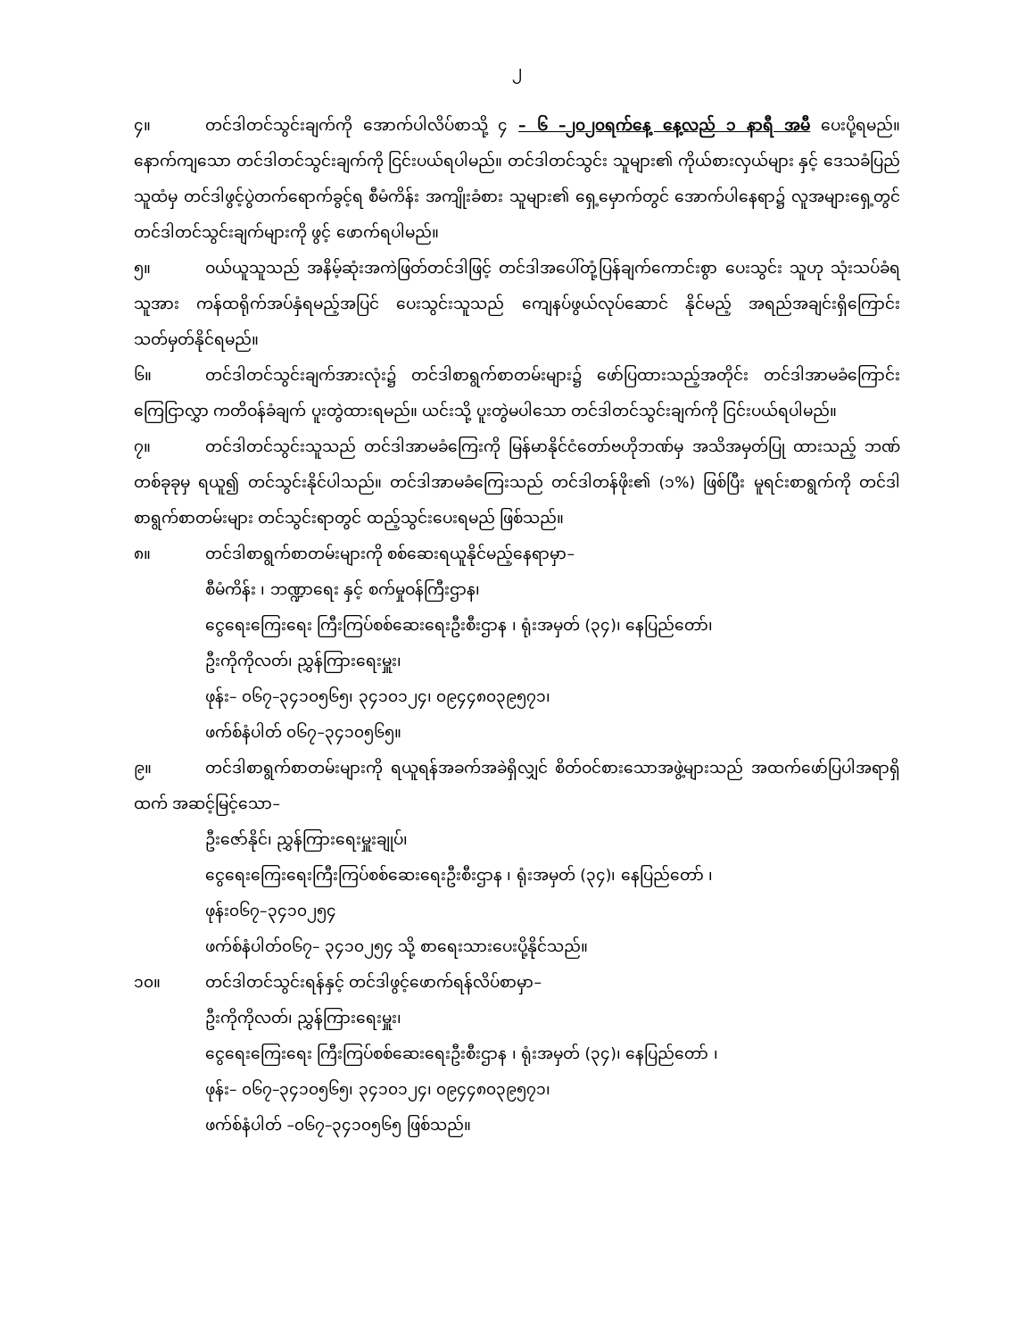၂
၄။ တင်ဒါတင်သွင်းချက်ကို အောက်ပါလိပ်စာသို့ ၄ – ၆ –၂၀၂၀ရက်နေ့ နေ့လည် ၁ နာရီ အမီ ပေးပို့ရမည်။ နောက်ကျသော တင်ဒါတင်သွင်းချက်ကို ငြင်းပယ်ရပါမည်။ တင်ဒါတင်သွင်း သူများ၏ ကိုယ်စားလှယ်များ နှင့် ဒေသခံပြည်သူထံမှ တင်ဒါဖွင့်ပွဲတက်ရောက်ခွင့်ရ စီမံကိန်း အကျိုးခံစား သူများ၏ ရှေ့မှောက်တွင် အောက်ပါနေရာ၌ လူအများရှေ့တွင် တင်ဒါတင်သွင်းချက်များကို ဖွင့် ဖောက်ရပါမည်။
၅။ ဝယ်ယူသူသည် အနိမ့်ဆုံးအကဲဖြတ်တင်ဒါဖြင့် တင်ဒါအပေါ်တုံ့ပြန်ချက်ကောင်းစွာ ပေးသွင်း သူဟု သုံးသပ်ခံရသူအား ကန်ထရိုက်အပ်နှံရမည့်အပြင် ပေးသွင်းသူသည် ကျေနပ်ဖွယ်လုပ်ဆောင် နိုင်မည့် အရည်အချင်းရှိကြောင်း သတ်မှတ်နိုင်ရမည်။
၆။ တင်ဒါတင်သွင်းချက်အားလုံး၌ တင်ဒါစာရွက်စာတမ်းများ၌ ဖော်ပြထားသည့်အတိုင်း တင်ဒါအာမခံကြောင်း ကြေငြာလွှာ ကတိဝန်ခံချက် ပူးတွဲထားရမည်။ ယင်းသို့ ပူးတွဲမပါသော တင်ဒါတင်သွင်းချက်ကို ငြင်းပယ်ရပါမည်။
၇။ တင်ဒါတင်သွင်းသူသည် တင်ဒါအာမခံကြေးကို မြန်မာနိုင်ငံတော်ဗဟိုဘဏ်မှ အသိအမှတ်ပြု ထားသည့် ဘဏ်တစ်ခုခုမှ ရယူ၍ တင်သွင်းနိုင်ပါသည်။ တင်ဒါအာမခံကြေးသည် တင်ဒါတန်ဖိုး၏ (၁%) ဖြစ်ပြီး မူရင်းစာရွက်ကို တင်ဒါစာရွက်စာတမ်းများ တင်သွင်းရာတွင် ထည့်သွင်းပေးရမည် ဖြစ်သည်။
၈။ တင်ဒါစာရွက်စာတမ်းများကို စစ်ဆေးရယူနိုင်မည့်နေရာမှာ–
စီမံကိန်း ၊ ဘဏ္ဍာရေး နှင့် စက်မှုဝန်ကြီးဌာန၊
ငွေရေးကြေးရေး ကြီးကြပ်စစ်ဆေးရေးဦးစီးဌာန ၊ ရုံးအမှတ် (၃၄)၊ နေပြည်တော်၊
ဦးကိုကိုလတ်၊ ညွှန်ကြားရေးမှူး၊
ဖုန်း– ၀၆၇–၃၄၁၀၅၆၅၊ ၃၄၁၀၁၂၄၊ ၀၉၄၄၈၀၃၉၅၇၁၊
ဖက်စ်နံပါတ် ၀၆၇–၃၄၁၀၅၆၅။
၉။ တင်ဒါစာရွက်စာတမ်းများကို ရယူရန်အခက်အခဲရှိလျှင် စိတ်ဝင်စားသောအဖွဲ့များသည် အထက်ဖော်ပြပါအရာရှိထက် အဆင့်မြင့်သော–
ဦးဇော်နိုင်၊ ညွှန်ကြားရေးမှူးချုပ်၊
ငွေရေးကြေးရေးကြီးကြပ်စစ်ဆေးရေးဦးစီးဌာန ၊ ရုံးအမှတ် (၃၄)၊ နေပြည်တော် ၊
ဖုန်း၀၆၇–၃၄၁၀၂၅၄
ဖက်စ်နံပါတ်၀၆၇– ၃၄၁၀၂၅၄ သို့ စာရေးသားပေးပို့နိုင်သည်။
၁၀။ တင်ဒါတင်သွင်းရန်နှင့် တင်ဒါဖွင့်ဖောက်ရန်လိပ်စာမှာ–
ဦးကိုကိုလတ်၊ ညွှန်ကြားရေးမှူး၊
ငွေရေးကြေးရေး ကြီးကြပ်စစ်ဆေးရေးဦးစီးဌာန ၊ ရုံးအမှတ် (၃၄)၊ နေပြည်တော် ၊
ဖုန်း– ၀၆၇–၃၄၁၀၅၆၅၊ ၃၄၁၀၁၂၄၊ ၀၉၄၄၈၀၃၉၅၇၁၊
ဖက်စ်နံပါတ် –၀၆၇–၃၄၁၀၅၆၅ ဖြစ်သည်။